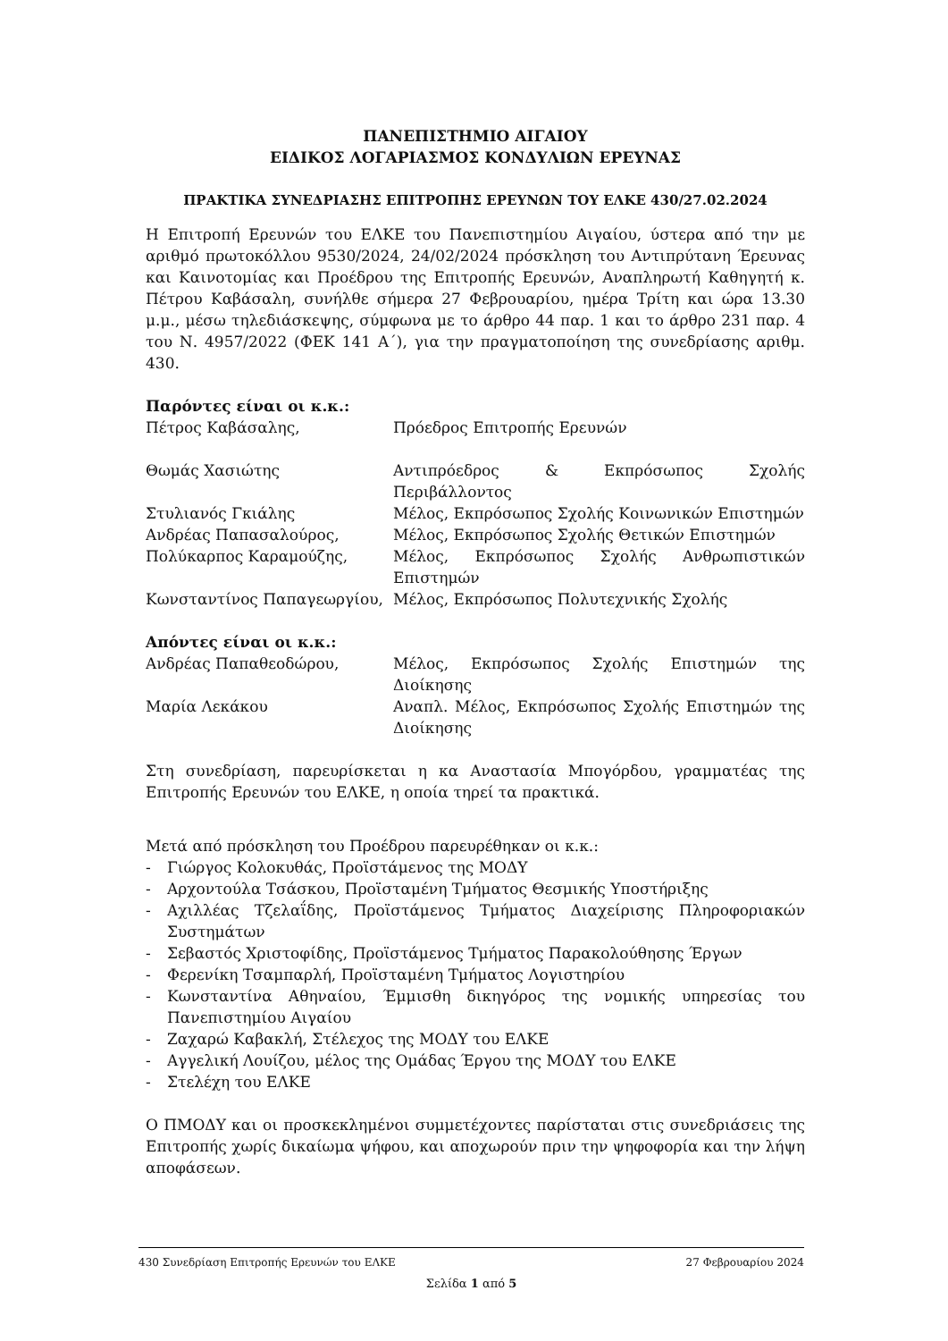ΠΑΝΕΠΙΣΤΗΜΙΟ ΑΙΓΑΙΟΥ
ΕΙΔΙΚΟΣ ΛΟΓΑΡΙΑΣΜΟΣ ΚΟΝΔΥΛΙΩΝ ΕΡΕΥΝΑΣ
ΠΡΑΚΤΙΚΑ ΣΥΝΕΔΡΙΑΣΗΣ ΕΠΙΤΡΟΠΗΣ ΕΡΕΥΝΩΝ ΤΟΥ ΕΛΚΕ 430/27.02.2024
Η Επιτροπή Ερευνών του ΕΛΚΕ του Πανεπιστημίου Αιγαίου, ύστερα από την με αριθμό πρωτοκόλλου 9530/2024, 24/02/2024 πρόσκληση του Αντιπρύτανη Έρευνας και Καινοτομίας και Προέδρου της Επιτροπής Ερευνών, Αναπληρωτή Καθηγητή κ. Πέτρου Καβάσαλη, συνήλθε σήμερα 27 Φεβρουαρίου, ημέρα Τρίτη και ώρα 13.30 μ.μ., μέσω τηλεδιάσκεψης, σύμφωνα με το άρθρο 44 παρ. 1 και το άρθρο 231 παρ. 4 του Ν. 4957/2022 (ΦΕΚ 141 Α΄), για την πραγματοποίηση της συνεδρίασης αριθμ. 430.
Παρόντες είναι οι κ.κ.:
Πέτρος Καβάσαλης, Πρόεδρος Επιτροπής Ερευνών
Θωμάς Χασιώτης Αντιπρόεδρος & Εκπρόσωπος Σχολής Περιβάλλοντος
Στυλιανός Γκιάλης Μέλος, Εκπρόσωπος Σχολής Κοινωνικών Επιστημών
Ανδρέας Παπασαλούρος, Μέλος, Εκπρόσωπος Σχολής Θετικών Επιστημών
Πολύκαρπος Καραμούζης, Μέλος, Εκπρόσωπος Σχολής Ανθρωπιστικών Επιστημών
Κωνσταντίνος Παπαγεωργίου, Μέλος, Εκπρόσωπος Πολυτεχνικής Σχολής
Απόντες είναι οι κ.κ.:
Ανδρέας Παπαθεοδώρου, Μέλος, Εκπρόσωπος Σχολής Επιστημών της Διοίκησης
Μαρία Λεκάκου Αναπλ. Μέλος, Εκπρόσωπος Σχολής Επιστημών της Διοίκησης
Στη συνεδρίαση, παρευρίσκεται η κα Αναστασία Μπογόρδου, γραμματέας της Επιτροπής Ερευνών του ΕΛΚΕ, η οποία τηρεί τα πρακτικά.
Μετά από πρόσκληση του Προέδρου παρευρέθηκαν οι κ.κ.:
- Γιώργος Κολοκυθάς, Προϊστάμενος της ΜΟΔΥ
- Αρχοντούλα Τσάσκου, Προϊσταμένη Τμήματος Θεσμικής Υποστήριξης
- Αχιλλέας Τζελαΐδης, Προϊστάμενος Τμήματος Διαχείρισης Πληροφοριακών Συστημάτων
- Σεβαστός Χριστοφίδης, Προϊστάμενος Τμήματος Παρακολούθησης Έργων
- Φερενίκη Τσαμπαρλή, Προϊσταμένη Τμήματος Λογιστηρίου
- Κωνσταντίνα Αθηναίου, Έμμισθη δικηγόρος της νομικής υπηρεσίας του Πανεπιστημίου Αιγαίου
- Ζαχαρώ Καβακλή, Στέλεχος της ΜΟΔΥ του ΕΛΚΕ
- Αγγελική Λουίζου, μέλος της Ομάδας Έργου της ΜΟΔΥ του ΕΛΚΕ
- Στελέχη του ΕΛΚΕ
Ο ΠΜΟΔΥ και οι προσκεκλημένοι συμμετέχοντες παρίσταται στις συνεδριάσεις της Επιτροπής χωρίς δικαίωμα ψήφου, και αποχωρούν πριν την ψηφοφορία και την λήψη αποφάσεων.
430 Συνεδρίαση Επιτροπής Ερευνών του ΕΛΚΕ 27 Φεβρουαρίου 2024
Σελίδα 1 από 5